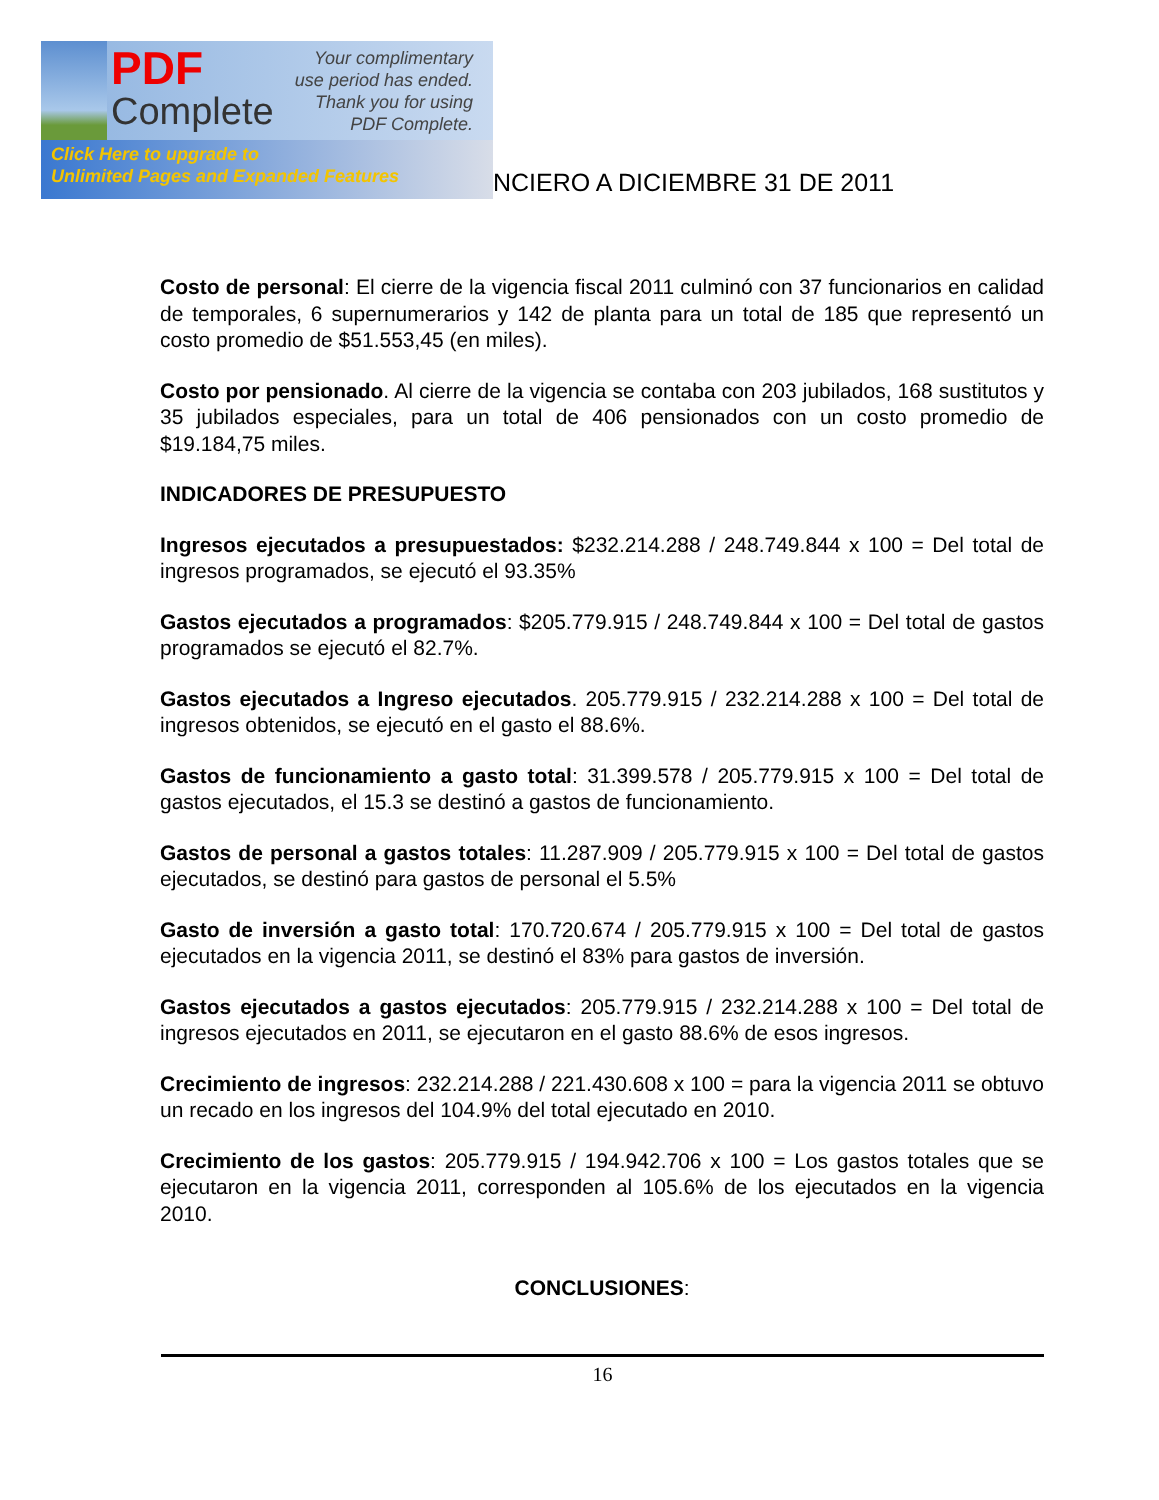PDF
Complete
Your complimentary use period has ended. Thank you for using PDF Complete.
Click Here to upgrade to
Unlimited Pages and Expanded Features
NCIERO A DICIEMBRE 31 DE 2011
Costo de personal: El cierre de la vigencia fiscal 2011 culminó con 37 funcionarios en calidad de temporales, 6 supernumerarios y 142 de planta para un total de 185 que representó un costo promedio de $51.553,45 (en miles).
Costo por pensionado. Al cierre de la vigencia se contaba con 203 jubilados, 168 sustitutos y 35 jubilados especiales, para un total de 406 pensionados con un costo promedio de $19.184,75 miles.
INDICADORES DE PRESUPUESTO
Ingresos ejecutados a presupuestados: $232.214.288 / 248.749.844 x 100 = Del total de ingresos programados, se ejecutó el 93.35%
Gastos ejecutados a programados: $205.779.915 / 248.749.844 x 100 = Del total de gastos programados se ejecutó el 82.7%.
Gastos ejecutados a Ingreso ejecutados. 205.779.915 / 232.214.288 x 100 = Del total de ingresos obtenidos, se ejecutó en el gasto el 88.6%.
Gastos de funcionamiento a gasto total: 31.399.578 / 205.779.915 x 100 = Del total de gastos ejecutados, el 15.3 se destinó a gastos de funcionamiento.
Gastos de personal a gastos totales: 11.287.909 / 205.779.915 x 100 = Del total de gastos ejecutados, se destinó para gastos de personal el 5.5%
Gasto de inversión a gasto total: 170.720.674 / 205.779.915 x 100 = Del total de gastos ejecutados en la vigencia 2011, se destinó el 83% para gastos de inversión.
Gastos ejecutados a gastos ejecutados: 205.779.915 / 232.214.288 x 100 = Del total de ingresos ejecutados en 2011, se ejecutaron en el gasto 88.6% de esos ingresos.
Crecimiento de ingresos: 232.214.288 / 221.430.608 x 100 = para la vigencia 2011 se obtuvo un recado en los ingresos del 104.9% del total ejecutado en 2010.
Crecimiento de los gastos: 205.779.915 / 194.942.706 x 100 = Los gastos totales que se ejecutaron en la vigencia 2011, corresponden al 105.6% de los ejecutados en la vigencia 2010.
CONCLUSIONES:
16